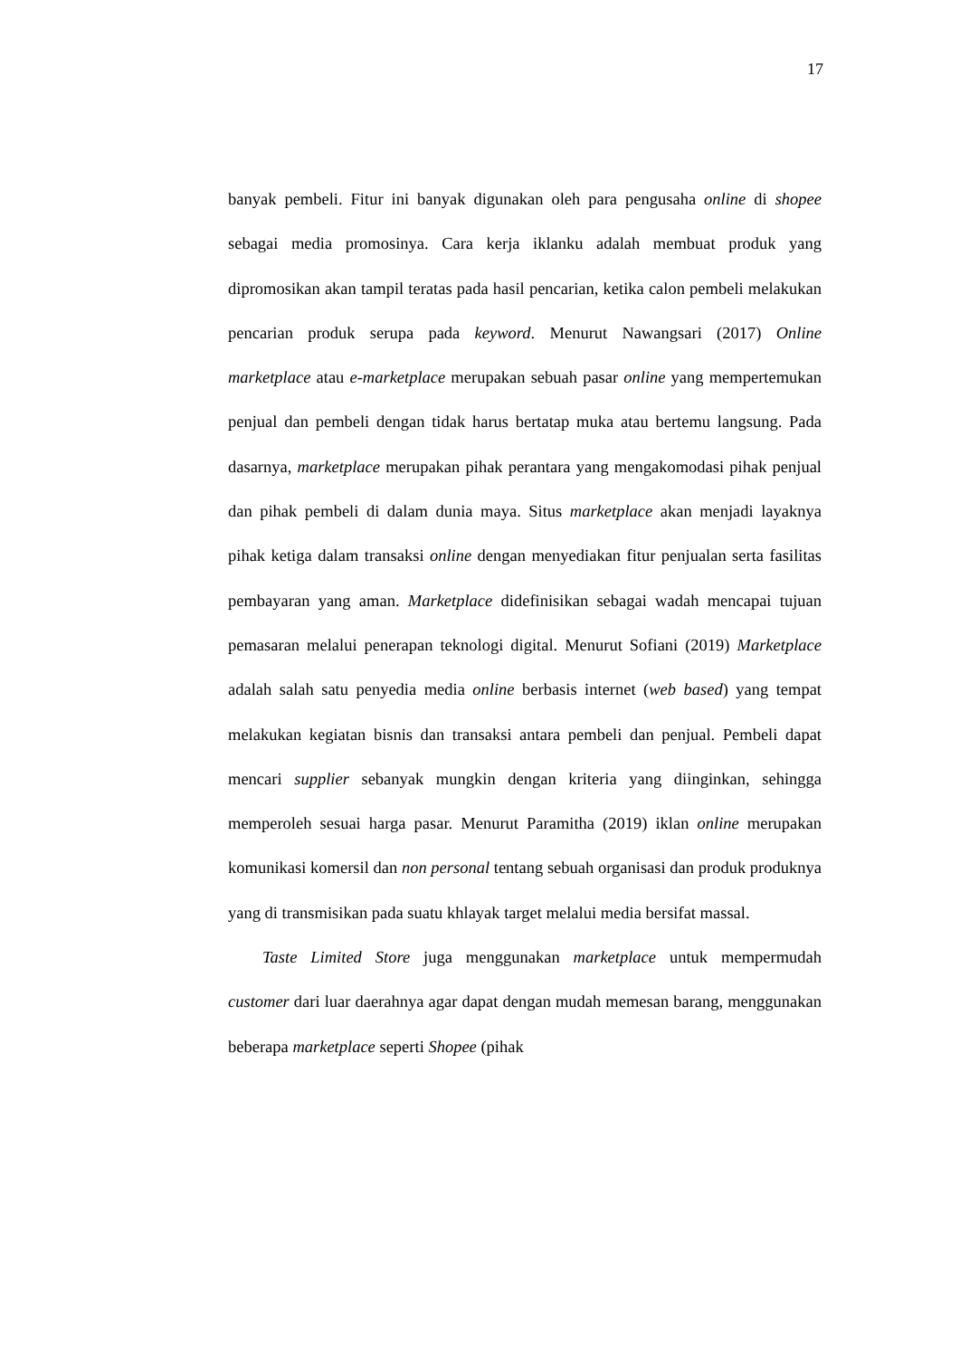17
banyak pembeli. Fitur ini banyak digunakan oleh para pengusaha online di shopee sebagai media promosinya. Cara kerja iklanku adalah membuat produk yang dipromosikan akan tampil teratas pada hasil pencarian, ketika calon pembeli melakukan pencarian produk serupa pada keyword. Menurut Nawangsari (2017) Online marketplace atau e-marketplace merupakan sebuah pasar online yang mempertemukan penjual dan pembeli dengan tidak harus bertatap muka atau bertemu langsung. Pada dasarnya, marketplace merupakan pihak perantara yang mengakomodasi pihak penjual dan pihak pembeli di dalam dunia maya. Situs marketplace akan menjadi layaknya pihak ketiga dalam transaksi online dengan menyediakan fitur penjualan serta fasilitas pembayaran yang aman. Marketplace didefinisikan sebagai wadah mencapai tujuan pemasaran melalui penerapan teknologi digital. Menurut Sofiani (2019) Marketplace adalah salah satu penyedia media online berbasis internet (web based) yang tempat melakukan kegiatan bisnis dan transaksi antara pembeli dan penjual. Pembeli dapat mencari supplier sebanyak mungkin dengan kriteria yang diinginkan, sehingga memperoleh sesuai harga pasar. Menurut Paramitha (2019) iklan online merupakan komunikasi komersil dan non personal tentang sebuah organisasi dan produk produknya yang di transmisikan pada suatu khlayak target melalui media bersifat massal.
Taste Limited Store juga menggunakan marketplace untuk mempermudah customer dari luar daerahnya agar dapat dengan mudah memesan barang, menggunakan beberapa marketplace seperti Shopee (pihak